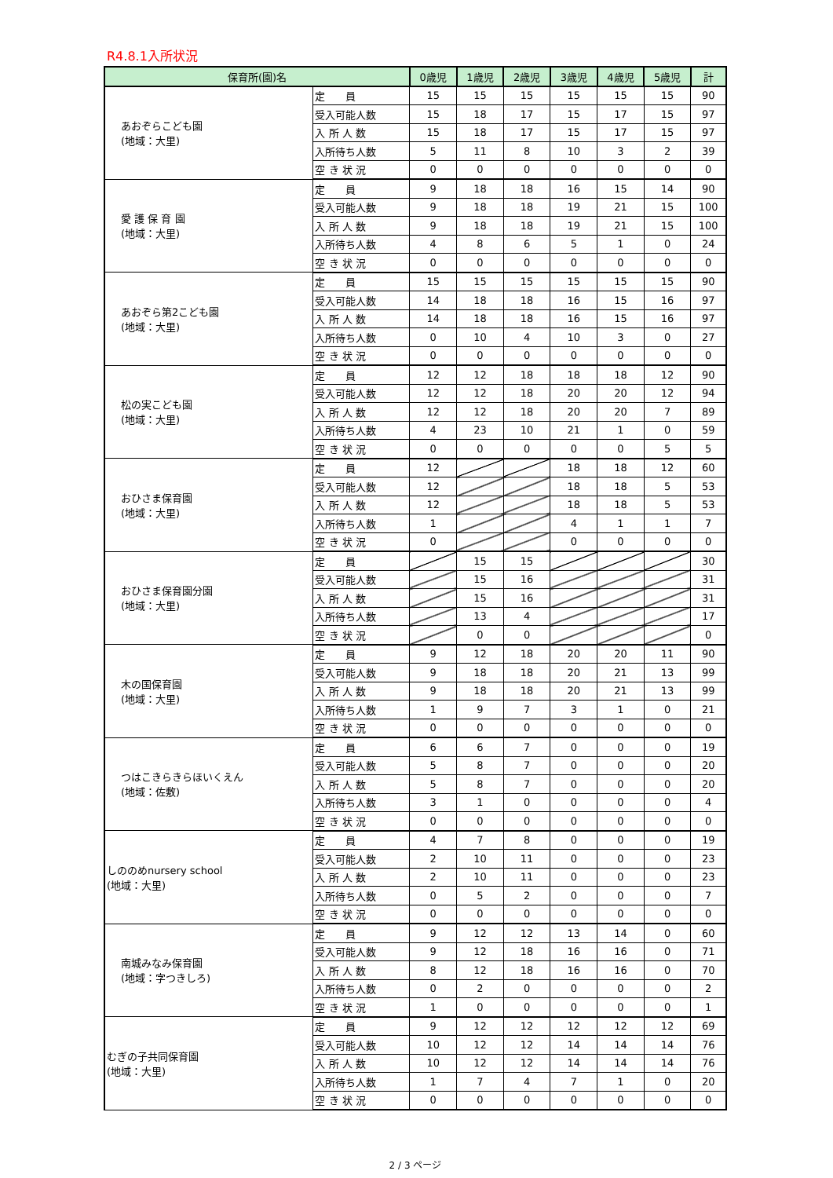R4.8.1入所状況
| 保育所(園)名 | | 0歳児 | 1歳児 | 2歳児 | 3歳児 | 4歳児 | 5歳児 | 計 |
| --- | --- | --- | --- | --- | --- | --- | --- | --- |
| あおぞらこども園 (地域：大里) | 定 員 | 15 | 15 | 15 | 15 | 15 | 15 | 90 |
| | 受入可能人数 | 15 | 18 | 17 | 15 | 17 | 15 | 97 |
| | 入 所 人 数 | 15 | 18 | 17 | 15 | 17 | 15 | 97 |
| | 入所待ち人数 | 5 | 11 | 8 | 10 | 3 | 2 | 39 |
| | 空 き 状 況 | 0 | 0 | 0 | 0 | 0 | 0 | 0 |
| 愛 護 保 育 園 (地域：大里) | 定 員 | 9 | 18 | 18 | 16 | 15 | 14 | 90 |
| | 受入可能人数 | 9 | 18 | 18 | 19 | 21 | 15 | 100 |
| | 入 所 人 数 | 9 | 18 | 18 | 19 | 21 | 15 | 100 |
| | 入所待ち人数 | 4 | 8 | 6 | 5 | 1 | 0 | 24 |
| | 空 き 状 況 | 0 | 0 | 0 | 0 | 0 | 0 | 0 |
| あおぞら第2こども園 (地域：大里) | 定 員 | 15 | 15 | 15 | 15 | 15 | 15 | 90 |
| | 受入可能人数 | 14 | 18 | 18 | 16 | 15 | 16 | 97 |
| | 入 所 人 数 | 14 | 18 | 18 | 16 | 15 | 16 | 97 |
| | 入所待ち人数 | 0 | 10 | 4 | 10 | 3 | 0 | 27 |
| | 空 き 状 況 | 0 | 0 | 0 | 0 | 0 | 0 | 0 |
| 松の実こども園 (地域：大里) | 定 員 | 12 | 12 | 18 | 18 | 18 | 12 | 90 |
| | 受入可能人数 | 12 | 12 | 18 | 20 | 20 | 12 | 94 |
| | 入 所 人 数 | 12 | 12 | 18 | 20 | 20 | 7 | 89 |
| | 入所待ち人数 | 4 | 23 | 10 | 21 | 1 | 0 | 59 |
| | 空 き 状 況 | 0 | 0 | 0 | 0 | 0 | 5 | 5 |
| おひさま保育園 (地域：大里) | 定 員 | 12 | | | 18 | 18 | 12 | 60 |
| | 受入可能人数 | 12 | | | 18 | 18 | 5 | 53 |
| | 入 所 人 数 | 12 | | | 18 | 18 | 5 | 53 |
| | 入所待ち人数 | 1 | | | 4 | 1 | 1 | 7 |
| | 空 き 状 況 | 0 | | | 0 | 0 | 0 | 0 |
| おひさま保育園分園 (地域：大里) | 定 員 | | 15 | 15 | | | | 30 |
| | 受入可能人数 | | 15 | 16 | | | | 31 |
| | 入 所 人 数 | | 15 | 16 | | | | 31 |
| | 入所待ち人数 | | 13 | 4 | | | | 17 |
| | 空 き 状 況 | | 0 | 0 | | | | 0 |
| 木の国保育園 (地域：大里) | 定 員 | 9 | 12 | 18 | 20 | 20 | 11 | 90 |
| | 受入可能人数 | 9 | 18 | 18 | 20 | 21 | 13 | 99 |
| | 入 所 人 数 | 9 | 18 | 18 | 20 | 21 | 13 | 99 |
| | 入所待ち人数 | 1 | 9 | 7 | 3 | 1 | 0 | 21 |
| | 空 き 状 況 | 0 | 0 | 0 | 0 | 0 | 0 | 0 |
| つはこきらきらほいくえん (地域：佐敷) | 定 員 | 6 | 6 | 7 | 0 | 0 | 0 | 19 |
| | 受入可能人数 | 5 | 8 | 7 | 0 | 0 | 0 | 20 |
| | 入 所 人 数 | 5 | 8 | 7 | 0 | 0 | 0 | 20 |
| | 入所待ち人数 | 3 | 1 | 0 | 0 | 0 | 0 | 4 |
| | 空 き 状 況 | 0 | 0 | 0 | 0 | 0 | 0 | 0 |
| しののめnursery school (地域：大里) | 定 員 | 4 | 7 | 8 | 0 | 0 | 0 | 19 |
| | 受入可能人数 | 2 | 10 | 11 | 0 | 0 | 0 | 23 |
| | 入 所 人 数 | 2 | 10 | 11 | 0 | 0 | 0 | 23 |
| | 入所待ち人数 | 0 | 5 | 2 | 0 | 0 | 0 | 7 |
| | 空 き 状 況 | 0 | 0 | 0 | 0 | 0 | 0 | 0 |
| 南城みなみ保育園 (地域：字つきしろ) | 定 員 | 9 | 12 | 12 | 13 | 14 | 0 | 60 |
| | 受入可能人数 | 9 | 12 | 18 | 16 | 16 | 0 | 71 |
| | 入 所 人 数 | 8 | 12 | 18 | 16 | 16 | 0 | 70 |
| | 入所待ち人数 | 0 | 2 | 0 | 0 | 0 | 0 | 2 |
| | 空 き 状 況 | 1 | 0 | 0 | 0 | 0 | 0 | 1 |
| むぎの子共同保育園 (地域：大里) | 定 員 | 9 | 12 | 12 | 12 | 12 | 12 | 69 |
| | 受入可能人数 | 10 | 12 | 12 | 14 | 14 | 14 | 76 |
| | 入 所 人 数 | 10 | 12 | 12 | 14 | 14 | 14 | 76 |
| | 入所待ち人数 | 1 | 7 | 4 | 7 | 1 | 0 | 20 |
| | 空 き 状 況 | 0 | 0 | 0 | 0 | 0 | 0 | 0 |
2 / 3 ページ